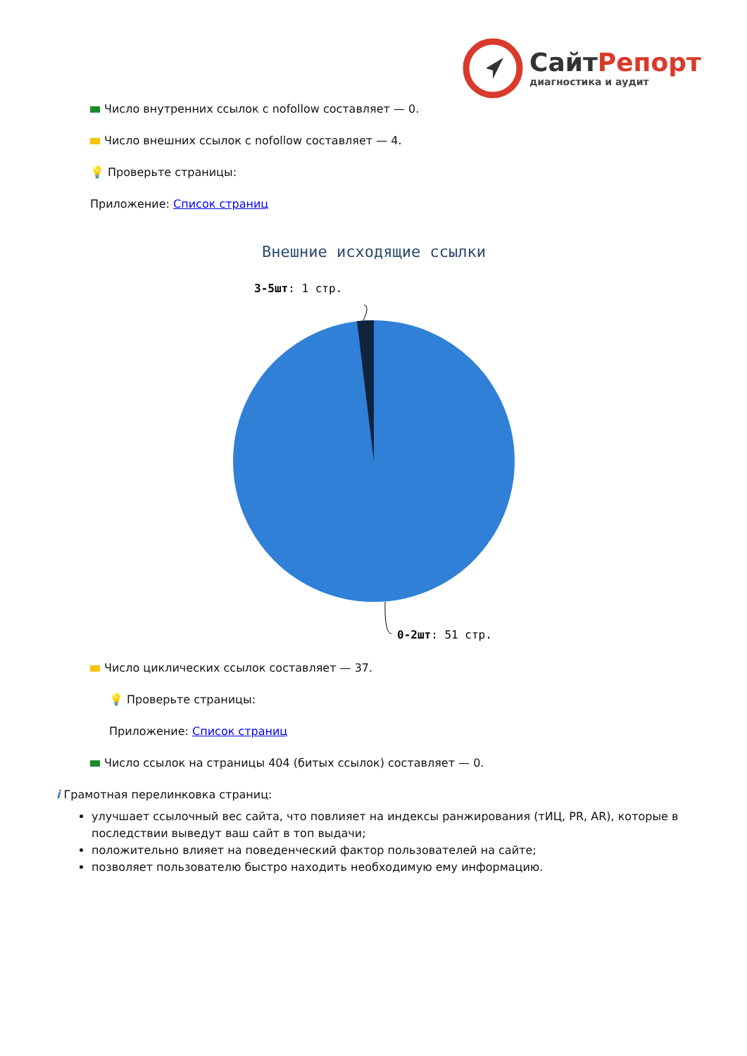СайтРепорт
диагностика и аудит
Число внутренних ссылок с nofollow составляет — 0.
Число внешних ссылок с nofollow составляет — 4.
💡 Проверьте страницы:
Приложение: Список страниц
Внешние исходящие ссылки
3-5шт: 1 стр.
0-2шт: 51 стр.
Число циклических ссылок составляет — 37.
💡 Проверьте страницы:
Приложение: Список страниц
Число ссылок на страницы 404 (битых ссылок) составляет — 0.
i Грамотная перелинковка страниц:
улучшает ссылочный вес сайта, что повлияет на индексы ранжирования (тИЦ, PR, AR), которые в последствии выведут ваш сайт в топ выдачи;
положительно влияет на поведенческий фактор пользователей на сайте;
позволяет пользователю быстро находить необходимую ему информацию.